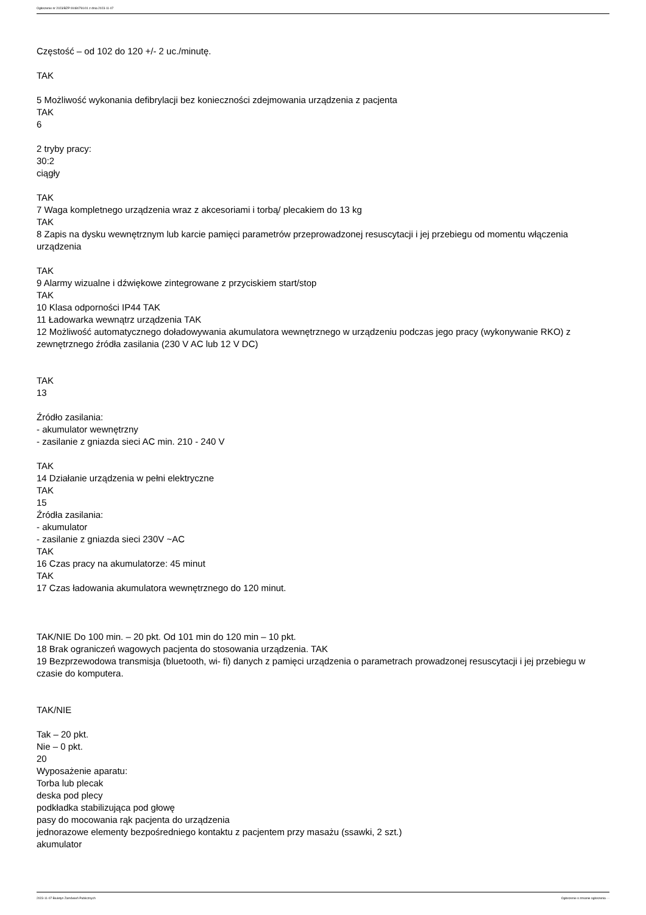Ogłoszenie nr 2023/BZP 00480791/01 z dnia 2023-11-07
Częstość – od 102 do 120 +/- 2 uc./minutę.
TAK
5 Możliwość wykonania defibrylacji bez konieczności zdejmowania urządzenia z pacjenta
TAK
6
2 tryby pracy:
30:2
ciągły
TAK
7 Waga kompletnego urządzenia wraz z akcesoriami i torbą/ plecakiem do 13 kg
TAK
8 Zapis na dysku wewnętrznym lub karcie pamięci parametrów przeprowadzonej resuscytacji i jej przebiegu od momentu włączenia urządzenia
TAK
9 Alarmy wizualne i dźwiękowe zintegrowane z przyciskiem start/stop
TAK
10 Klasa odporności IP44 TAK
11 Ładowarka wewnątrz urządzenia TAK
12 Możliwość automatycznego doładowywania akumulatora wewnętrznego w urządzeniu podczas jego pracy (wykonywanie RKO) z zewnętrznego źródła zasilania (230 V AC lub 12 V DC)
TAK
13
Źródło zasilania:
- akumulator wewnętrzny
- zasilanie z gniazda sieci AC min. 210 - 240 V
TAK
14 Działanie urządzenia w pełni elektryczne
TAK
15
Źródła zasilania:
- akumulator
- zasilanie z gniazda sieci 230V ~AC
TAK
16 Czas pracy na akumulatorze: 45 minut
TAK
17 Czas ładowania akumulatora wewnętrznego do 120 minut.
TAK/NIE Do 100 min. – 20 pkt. Od 101 min do 120 min – 10 pkt.
18 Brak ograniczeń wagowych pacjenta do stosowania urządzenia. TAK
19 Bezprzewodowa transmisja (bluetooth, wi- fi) danych z pamięci urządzenia o parametrach prowadzonej resuscytacji i jej przebiegu w czasie do komputera.
TAK/NIE
Tak – 20 pkt.
Nie – 0 pkt.
20
Wyposażenie aparatu:
Torba lub plecak
deska pod plecy
podkładka stabilizująca pod głowę
pasy do mocowania rąk pacjenta do urządzenia
jednorazowe elementy bezpośredniego kontaktu z pacjentem przy masażu (ssawki, 2 szt.)
akumulator
2023-11-07 Biuletyn Zamówień Publicznych Ogłoszenie o zmianie ogłoszenia - -